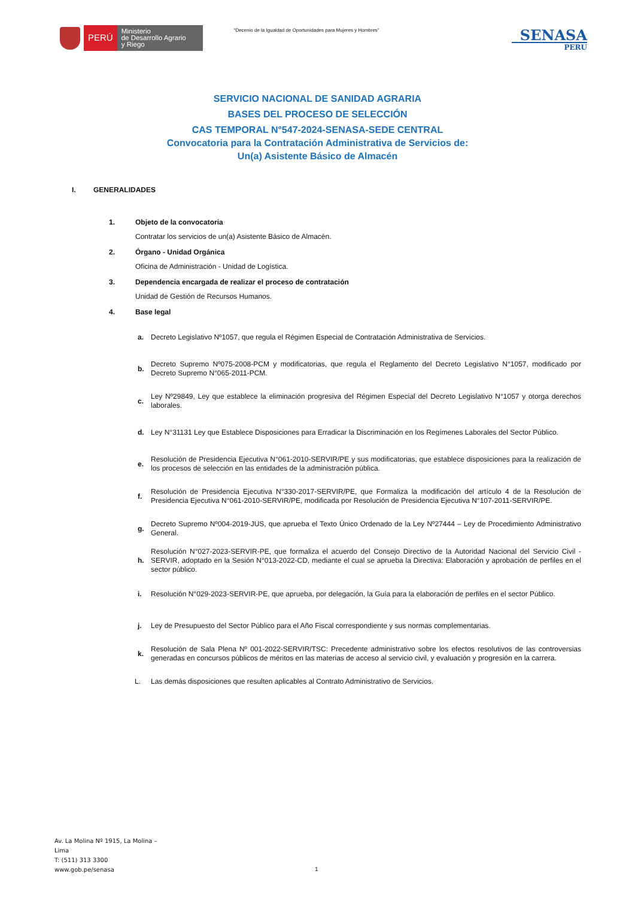PERÚ
Ministerio
de Desarrollo Agrario
y Riego
“Decenio de la Igualdad de Oportunidades para Mujeres y Hombres”
SENASA
PERU
SERVICIO NACIONAL DE SANIDAD AGRARIA
BASES DEL PROCESO DE SELECCIÓN
CAS TEMPORAL N°547-2024-SENASA-SEDE CENTRAL
Convocatoria para la Contratación Administrativa de Servicios de:
Un(a) Asistente Básico de Almacén
I. GENERALIDADES
1. Objeto de la convocatoria
Contratar los servicios de un(a) Asistente Básico de Almacén.
2. Órgano - Unidad Orgánica
Oficina de Administración - Unidad de Logística.
3. Dependencia encargada de realizar el proceso de contratación
Unidad de Gestión de Recursos Humanos.
4. Base legal
a. Decreto Legislativo Nº1057, que regula el Régimen Especial de Contratación Administrativa de Servicios.
b. Decreto Supremo Nº075-2008-PCM y modificatorias, que regula el Reglamento del Decreto Legislativo N°1057, modificado por Decreto Supremo N°065-2011-PCM.
c. Ley Nº29849, Ley que establece la eliminación progresiva del Régimen Especial del Decreto Legislativo N°1057 y otorga derechos laborales.
d. Ley N°31131 Ley que Establece Disposiciones para Erradicar la Discriminación en los Regímenes Laborales del Sector Público.
e. Resolución de Presidencia Ejecutiva N°061-2010-SERVIR/PE y sus modificatorias, que establece disposiciones para la realización de los procesos de selección en las entidades de la administración pública.
f. Resolución de Presidencia Ejecutiva N°330-2017-SERVIR/PE, que Formaliza la modificación del artículo 4 de la Resolución de Presidencia Ejecutiva N°061-2010-SERVIR/PE, modificada por Resolución de Presidencia Ejecutiva N°107-2011-SERVIR/PE.
g. Decreto Supremo Nº004-2019-JUS, que aprueba el Texto Único Ordenado de la Ley Nº27444 – Ley de Procedimiento Administrativo General.
h. Resolución N°027-2023-SERVIR-PE, que formaliza el acuerdo del Consejo Directivo de la Autoridad Nacional del Servicio Civil - SERVIR, adoptado en la Sesión N°013-2022-CD, mediante el cual se aprueba la Directiva: Elaboración y aprobación de perfiles en el sector público.
i. Resolución N°029-2023-SERVIR-PE, que aprueba, por delegación, la Guía para la elaboración de perfiles en el sector Público.
j. Ley de Presupuesto del Sector Público para el Año Fiscal correspondiente y sus normas complementarias.
k. Resolución de Sala Plena Nº 001-2022-SERVIR/TSC: Precedente administrativo sobre los efectos resolutivos de las controversias generadas en concursos públicos de méritos en las materias de acceso al servicio civil, y evaluación y progresión en la carrera.
L. Las demás disposiciones que resulten aplicables al Contrato Administrativo de Servicios.
Av. La Molina Nº 1915, La Molina –
Lima
T: (511) 313 3300
www.gob.pe/senasa
1